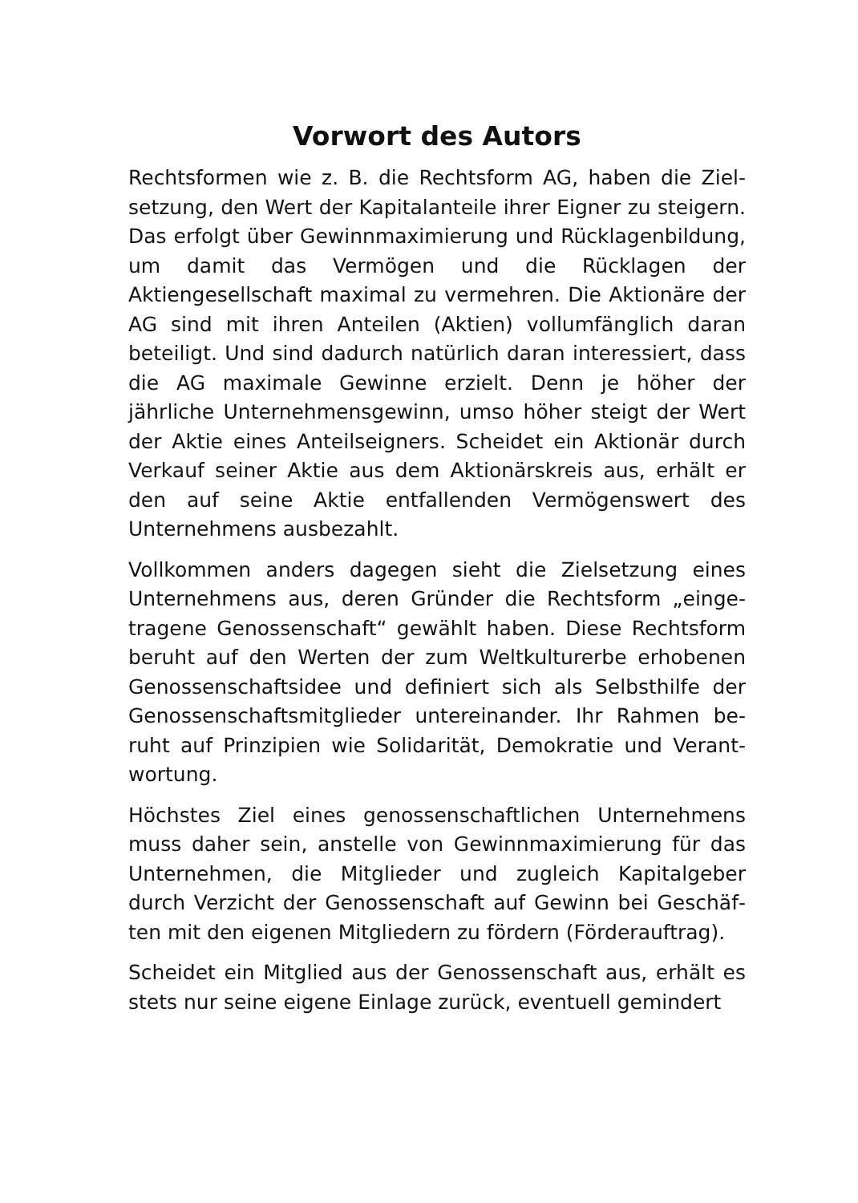Vorwort des Autors
Rechtsformen wie z. B. die Rechtsform AG, haben die Ziel­setzung, den Wert der Kapitalanteile ihrer Eigner zu stei­gern. Das erfolgt über Gewinnmaximierung und Rückla­genbildung, um damit das Vermögen und die Rücklagen der Aktiengesellschaft maximal zu vermehren. Die Aktionä­re der AG sind mit ihren Anteilen (Aktien) vollumfänglich daran beteiligt. Und sind dadurch natürlich daran interes­siert, dass die AG maximale Gewinne erzielt. Denn je höher der jährliche Unternehmensgewinn, umso höher steigt der Wert der Aktie eines Anteilseigners. Scheidet ein Aktionär durch Verkauf seiner Aktie aus dem Aktionärskreis aus, er­hält er den auf seine Aktie entfallenden Vermögenswert des Unternehmens ausbezahlt.
Vollkommen anders dagegen sieht die Zielsetzung eines Unternehmens aus, deren Gründer die Rechtsform „einge­tragene Genossenschaft“ gewählt haben. Diese Rechtsform beruht auf den Werten der zum Weltkulturerbe erhobenen Genossenschaftsidee und definiert sich als Selbsthilfe der Genossenschaftsmitglieder untereinander. Ihr Rahmen be­ruht auf Prinzipien wie Solidarität, Demokratie und Verant­wortung.
Höchstes Ziel eines genossenschaftlichen Unternehmens muss daher sein, anstelle von Gewinnmaximierung für das Unternehmen, die Mitglieder und zugleich Kapitalgeber durch Verzicht der Genossenschaft auf Gewinn bei Geschäf­ten mit den eigenen Mitgliedern zu fördern (Förderauftrag).
Scheidet ein Mitglied aus der Genossenschaft aus, erhält es stets nur seine eigene Einlage zurück, eventuell gemindert